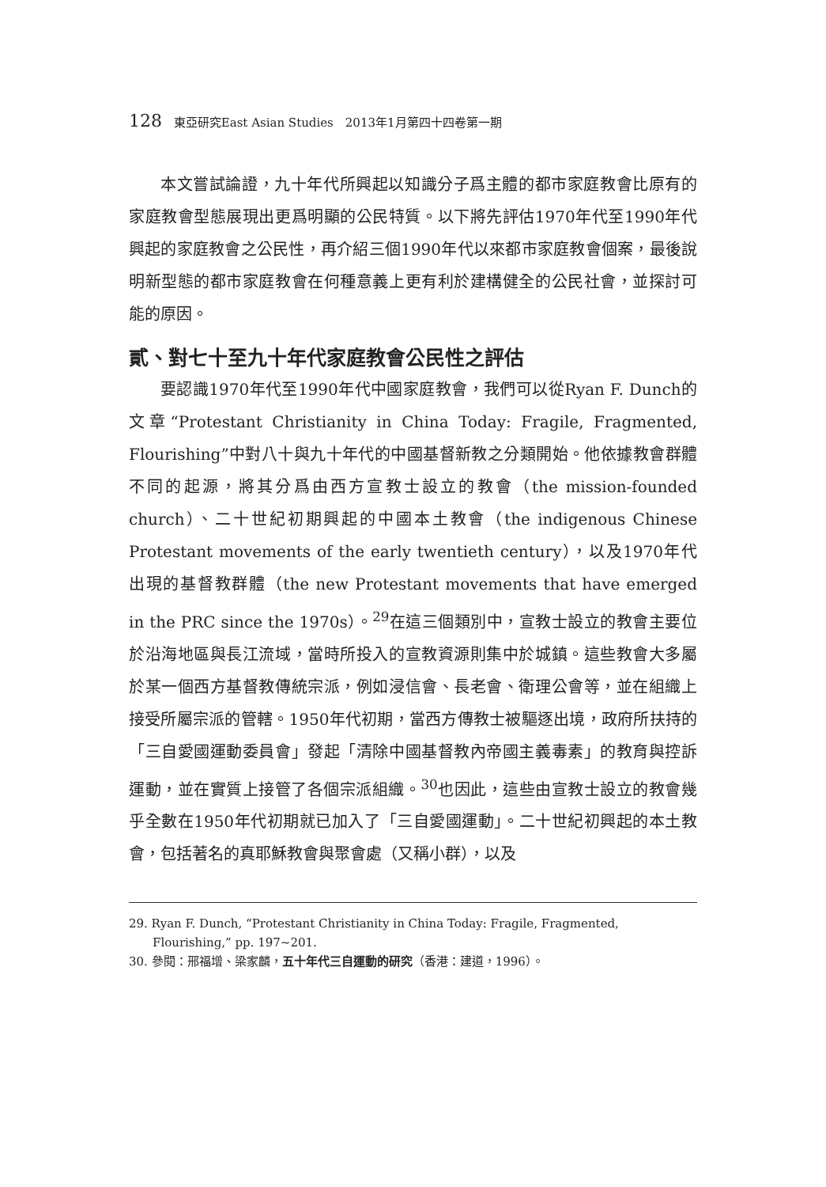128 東亞研究East Asian Studies　2013年1月第四十四卷第一期
本文嘗試論證，九十年代所興起以知識分子爲主體的都市家庭教會比原有的家庭教會型態展現出更爲明顯的公民特質。以下將先評估1970年代至1990年代興起的家庭教會之公民性，再介紹三個1990年代以來都市家庭教會個案，最後說明新型態的都市家庭教會在何種意義上更有利於建構健全的公民社會，並探討可能的原因。
貳、對七十至九十年代家庭教會公民性之評估
要認識1970年代至1990年代中國家庭教會，我們可以從Ryan F. Dunch的文章“Protestant Christianity in China Today: Fragile, Fragmented, Flourishing”中對八十與九十年代的中國基督新教之分類開始。他依據教會群體不同的起源，將其分爲由西方宣教士設立的教會（the mission-founded church）、二十世紀初期興起的中國本土教會（the indigenous Chinese Protestant movements of the early twentieth century），以及1970年代出現的基督教群體（the new Protestant movements that have emerged in the PRC since the 1970s）。<sup>29</sup>在這三個類別中，宣教士設立的教會主要位於沿海地區與長江流域，當時所投入的宣教資源則集中於城鎮。這些教會大多屬於某一個西方基督教傳統宗派，例如浸信會、長老會、衛理公會等，並在組織上接受所屬宗派的管轄。1950年代初期，當西方傳教士被驅逐出境，政府所扶持的「三自愛國運動委員會」發起「清除中國基督教內帝國主義毒素」的教育與控訴運動，並在實質上接管了各個宗派組織。<sup>30</sup>也因此，這些由宣教士設立的教會幾乎全數在1950年代初期就已加入了「三自愛國運動」。二十世紀初興起的本土教會，包括著名的真耶穌教會與聚會處（又稱小群），以及
29. Ryan F. Dunch, “Protestant Christianity in China Today: Fragile, Fragmented, Flourishing,” pp. 197~201.
30. 參閱：邢福增、梁家麟，五十年代三自運動的研究（香港：建道，1996）。